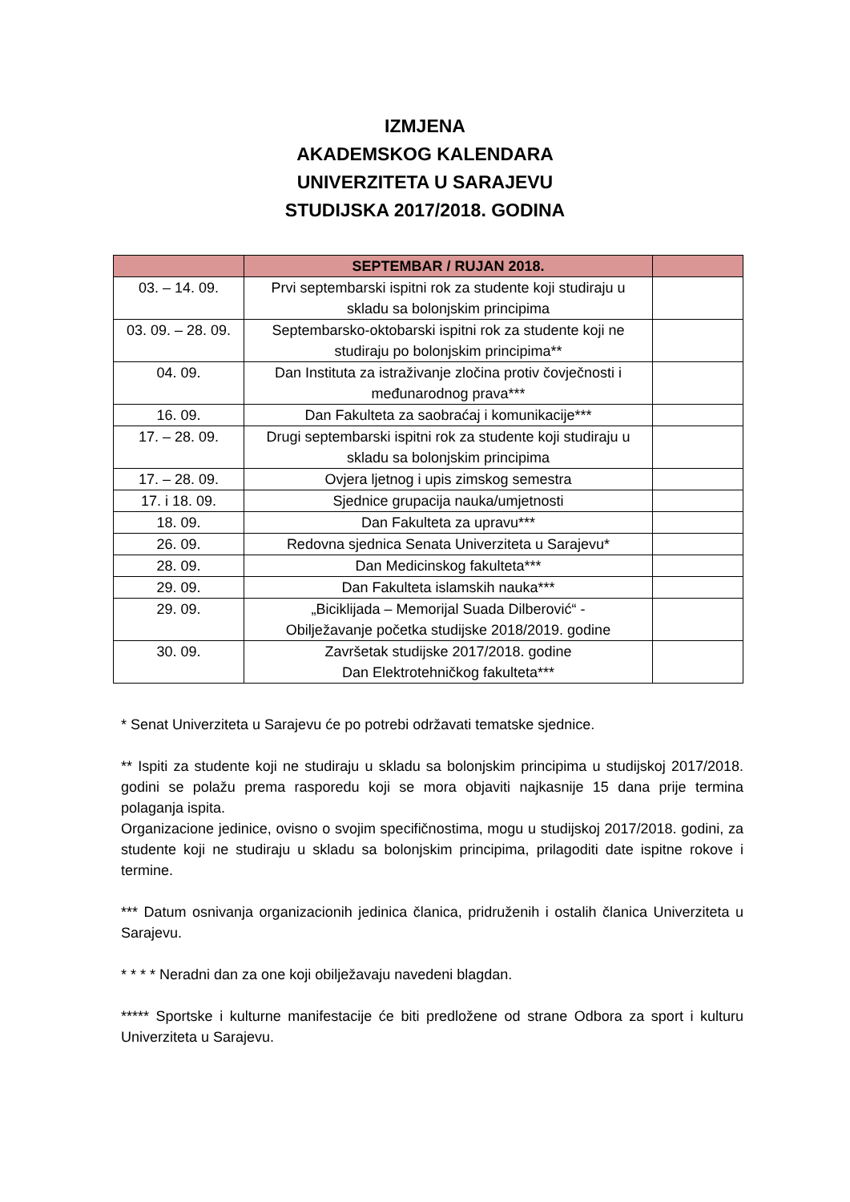IZMJENA
AKADEMSKOG KALENDARA
UNIVERZITETA U SARAJEVU
STUDIJSKA 2017/2018. GODINA
| | SEPTEMBAR / RUJAN 2018. | |
| --- | --- | --- |
| 03. – 14. 09. | Prvi septembarski ispitni rok za studente koji studiraju u skladu sa bolonjskim principima | |
| 03. 09. – 28. 09. | Septembarsko-oktobarski ispitni rok za studente koji ne studiraju po bolonjskim principima** | |
| 04. 09. | Dan Instituta za istraživanje zločina protiv čovječnosti i međunarodnog prava*** | |
| 16. 09. | Dan Fakulteta za saobraćaj i komunikacije*** | |
| 17. – 28. 09. | Drugi septembarski ispitni rok za studente koji studiraju u skladu sa bolonjskim principima | |
| 17. – 28. 09. | Ovjera ljetnog i upis zimskog semestra | |
| 17. i 18. 09. | Sjednice grupacija nauka/umjetnosti | |
| 18. 09. | Dan Fakulteta za upravu*** | |
| 26. 09. | Redovna sjednica Senata Univerziteta u Sarajevu* | |
| 28. 09. | Dan Medicinskog fakulteta*** | |
| 29. 09. | Dan Fakulteta islamskih nauka*** | |
| 29. 09. | „Biciklijada – Memorijal Suada Dilberović“ - Obilježavanje početka studijske 2018/2019. godine | |
| 30. 09. | Završetak studijske 2017/2018. godine Dan Elektrotehničkog fakulteta*** | |
* Senat Univerziteta u Sarajevu će po potrebi održavati tematske sjednice.
** Ispiti za studente koji ne studiraju u skladu sa bolonjskim principima u studijskoj 2017/2018. godini se polažu prema rasporedu koji se mora objaviti najkasnije 15 dana prije termina polaganja ispita.
Organizacione jedinice, ovisno o svojim specifičnostima, mogu u studijskoj 2017/2018. godini, za studente koji ne studiraju u skladu sa bolonjskim principima, prilagoditi date ispitne rokove i termine.
*** Datum osnivanja organizacionih jedinica članica, pridruženih i ostalih članica Univerziteta u Sarajevu.
* * * * Neradni dan za one koji obilježavaju navedeni blagdan.
***** Sportske i kulturne manifestacije će biti predložene od strane Odbora za sport i kulturu Univerziteta u Sarajevu.